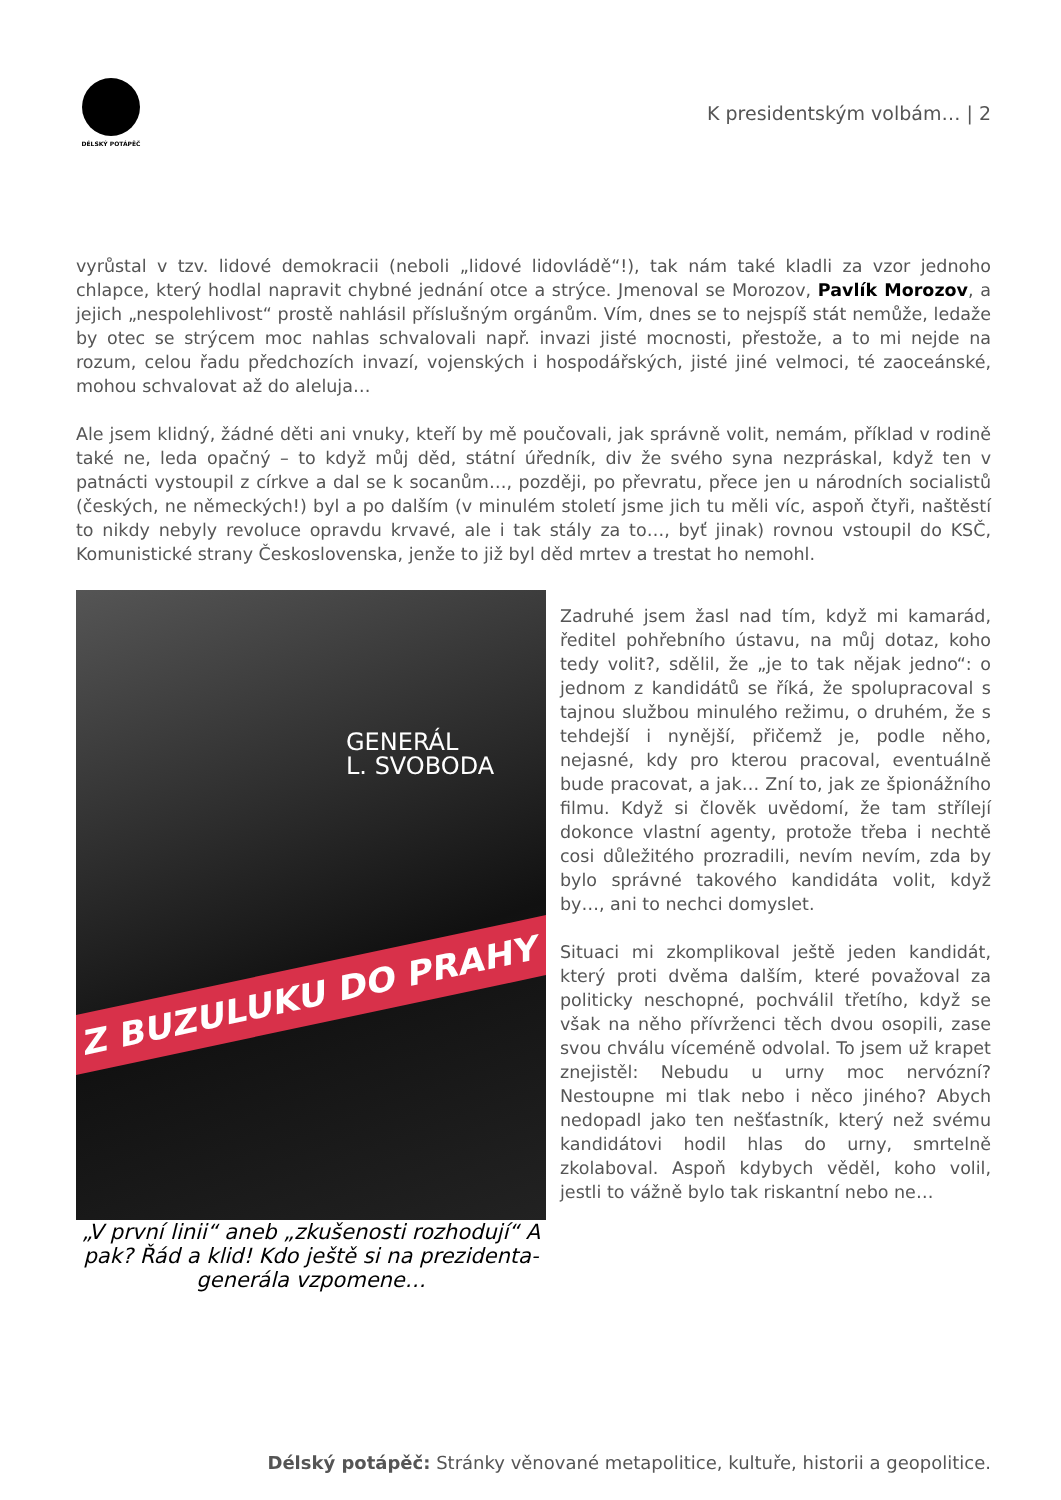DÉLSKÝ POTÁPĚČ
K presidentským volbám… | 2
vyrůstal v tzv. lidové demokracii (neboli „lidové lidovládě“!), tak nám také kladli za vzor jednoho chlapce, který hodlal napravit chybné jednání otce a strýce. Jmenoval se Morozov, Pavlík Morozov, a jejich „nespolehlivost“ prostě nahlásil příslušným orgánům. Vím, dnes se to nejspíš stát nemůže, ledaže by otec se strýcem moc nahlas schvalovali např. invazi jisté mocnosti, přestože, a to mi nejde na rozum, celou řadu předchozích invazí, vojenských i hospodářských, jisté jiné velmoci, té zaoceánské, mohou schvalovat až do aleluja…
Ale jsem klidný, žádné děti ani vnuky, kteří by mě poučovali, jak správně volit, nemám, příklad v rodině také ne, leda opačný – to když můj děd, státní úředník, div že svého syna nezpráskal, když ten v patnácti vystoupil z církve a dal se k socanům…, později, po převratu, přece jen u národních socialistů (českých, ne německých!) byl a po dalším (v minulém století jsme jich tu měli víc, aspoň čtyři, naštěstí to nikdy nebyly revoluce opravdu krvavé, ale i tak stály za to…, byť jinak) rovnou vstoupil do KSČ, Komunistické strany Československa, jenže to již byl děd mrtev a trestat ho nemohl.
GENERÁL
L. SVOBODA
Z BUZULUKU DO PRAHY
„V první linii“ aneb „zkušenosti rozhodují“ A pak? Řád a klid! Kdo ještě si na prezidenta-generála vzpomene…
Zadruhé jsem žasl nad tím, když mi kamarád, ředitel pohřebního ústavu, na můj dotaz, koho tedy volit?, sdělil, že „je to tak nějak jedno“: o jednom z kandidátů se říká, že spolupracoval s tajnou službou minulého režimu, o druhém, že s tehdejší i nynější, přičemž je, podle něho, nejasné, kdy pro kterou pracoval, eventuálně bude pracovat, a jak… Zní to, jak ze špionážního filmu. Když si člověk uvědomí, že tam střílejí dokonce vlastní agenty, protože třeba i nechtě cosi důležitého prozradili, nevím nevím, zda by bylo správné takového kandidáta volit, když by…, ani to nechci domyslet.
Situaci mi zkomplikoval ještě jeden kandidát, který proti dvěma dalším, které považoval za politicky neschopné, pochválil třetího, když se však na něho přívrženci těch dvou osopili, zase svou chválu víceméně odvolal. To jsem už krapet znejistěl: Nebudu u urny moc nervózní? Nestoupne mi tlak nebo i něco jiného? Abych nedopadl jako ten nešťastník, který než svému kandidátovi hodil hlas do urny, smrtelně zkolaboval. Aspoň kdybych věděl, koho volil, jestli to vážně bylo tak riskantní nebo ne…
Délský potápěč: Stránky věnované metapolitice, kultuře, historii a geopolitice.